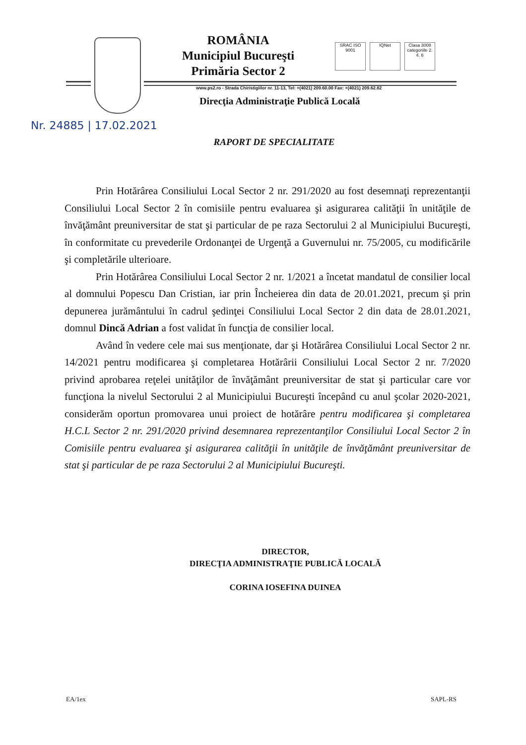ROMÂNIA
Municipiul Bucureşti
Primăria Sector 2
SRAC ISO 9001 IQNet Clasa 3008 categoriile 2. 4. 6
www.ps2.ro - Strada Chiristigiilor nr. 11-13, Tel: +(4021) 209.60.00 Fax: +(4021) 209.62.82
Direcţia Administraţie Publică Locală
Nr. 24885 | 17.02.2021
RAPORT DE SPECIALITATE
Prin Hotărârea Consiliului Local Sector 2 nr. 291/2020 au fost desemnaţi reprezentanţii Consiliului Local Sector 2 în comisiile pentru evaluarea şi asigurarea calităţii în unităţile de învăţământ preuniversitar de stat şi particular de pe raza Sectorului 2 al Municipiului Bucureşti, în conformitate cu prevederile Ordonanţei de Urgenţă a Guvernului nr. 75/2005, cu modificările şi completările ulterioare.
Prin Hotărârea Consiliului Local Sector 2 nr. 1/2021 a încetat mandatul de consilier local al domnului Popescu Dan Cristian, iar prin Încheierea din data de 20.01.2021, precum şi prin depunerea jurământului în cadrul şedinţei Consiliului Local Sector 2 din data de 28.01.2021, domnul Dincă Adrian a fost validat în funcţia de consilier local.
Având în vedere cele mai sus menţionate, dar şi Hotărârea Consiliului Local Sector 2 nr. 14/2021 pentru modificarea şi completarea Hotărârii Consiliului Local Sector 2 nr. 7/2020 privind aprobarea reţelei unităţilor de învăţământ preuniversitar de stat şi particular care vor funcţiona la nivelul Sectorului 2 al Municipiului Bucureşti începând cu anul şcolar 2020-2021, considerăm oportun promovarea unui proiect de hotărâre pentru modificarea şi completarea H.C.L Sector 2 nr. 291/2020 privind desemnarea reprezentanţilor Consiliului Local Sector 2 în Comisiile pentru evaluarea şi asigurarea calităţii în unităţile de învăţământ preuniversitar de stat şi particular de pe raza Sectorului 2 al Municipiului Bucureşti.
DIRECTOR,
DIRECŢIA ADMINISTRAŢIE PUBLICĂ LOCALĂ
CORINA IOSEFINA DUINEA
EA/1ex SAPL-RS